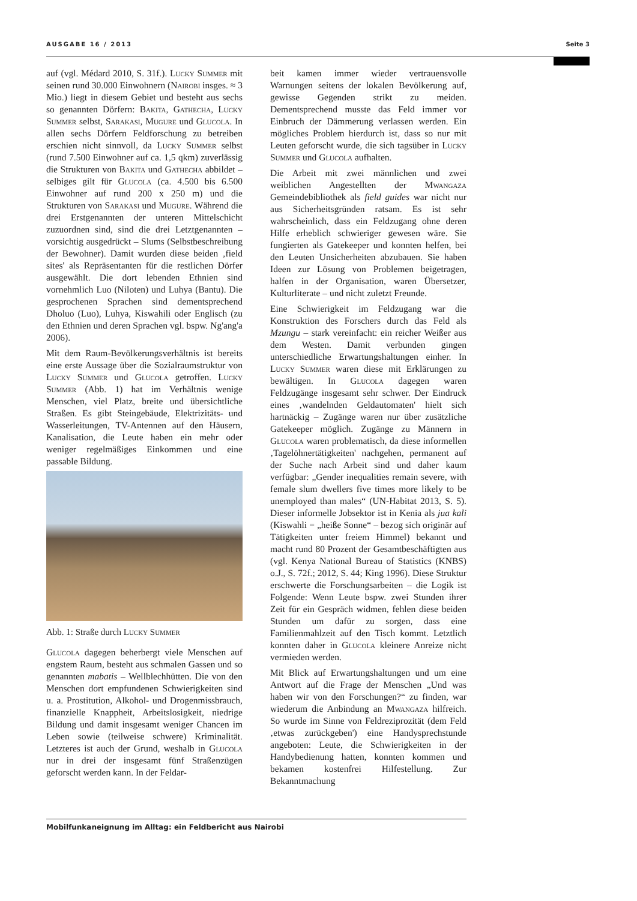AUSGABE 16 / 2013 Seite 3
auf (vgl. Médard 2010, S. 31f.). Lucky Summer mit seinen rund 30.000 Einwohnern (Nairobi insges. ≈ 3 Mio.) liegt in diesem Gebiet und besteht aus sechs so genannten Dörfern: Bakita, Gathecha, Lucky Summer selbst, Sarakasi, Mugure und Glucola. In allen sechs Dörfern Feldforschung zu betreiben erschien nicht sinnvoll, da Lucky Summer selbst (rund 7.500 Einwohner auf ca. 1,5 qkm) zuverlässig die Strukturen von Bakita und Gathecha abbildet – selbiges gilt für Glucola (ca. 4.500 bis 6.500 Einwohner auf rund 200 x 250 m) und die Strukturen von Sarakasi und Mugure. Während die drei Erstgenannten der unteren Mittelschicht zuzuordnen sind, sind die drei Letztgenannten – vorsichtig ausgedrückt – Slums (Selbstbeschreibung der Bewohner). Damit wurden diese beiden ‚field sites' als Repräsentanten für die restlichen Dörfer ausgewählt. Die dort lebenden Ethnien sind vornehmlich Luo (Niloten) und Luhya (Bantu). Die gesprochenen Sprachen sind dementsprechend Dholuo (Luo), Luhya, Kiswahili oder Englisch (zu den Ethnien und deren Sprachen vgl. bspw. Ng'ang'a 2006).
Mit dem Raum-Bevölkerungsverhältnis ist bereits eine erste Aussage über die Sozialraumstruktur von Lucky Summer und Glucola getroffen. Lucky Summer (Abb. 1) hat im Verhältnis wenige Menschen, viel Platz, breite und übersichtliche Straßen. Es gibt Steingebäude, Elektrizitäts- und Wasserleitungen, TV-Antennen auf den Häusern, Kanalisation, die Leute haben ein mehr oder weniger regelmäßiges Einkommen und eine passable Bildung.
Abb. 1: Straße durch Lucky Summer
Glucola dagegen beherbergt viele Menschen auf engstem Raum, besteht aus schmalen Gassen und so genannten mabatis – Wellblechhütten. Die von den Menschen dort empfundenen Schwierigkeiten sind u. a. Prostitution, Alkohol- und Drogenmissbrauch, finanzielle Knappheit, Arbeitslosigkeit, niedrige Bildung und damit insgesamt weniger Chancen im Leben sowie (teilweise schwere) Kriminalität. Letzteres ist auch der Grund, weshalb in Glucola nur in drei der insgesamt fünf Straßenzügen geforscht werden kann. In der Feldar-
beit kamen immer wieder vertrauensvolle Warnungen seitens der lokalen Bevölkerung auf, gewisse Gegenden strikt zu meiden. Dementsprechend musste das Feld immer vor Einbruch der Dämmerung verlassen werden. Ein mögliches Problem hierdurch ist, dass so nur mit Leuten geforscht wurde, die sich tagsüber in Lucky Summer und Glucola aufhalten.
Die Arbeit mit zwei männlichen und zwei weiblichen Angestellten der Mwangaza Gemeindebibliothek als field guides war nicht nur aus Sicherheitsgründen ratsam. Es ist sehr wahrscheinlich, dass ein Feldzugang ohne deren Hilfe erheblich schwieriger gewesen wäre. Sie fungierten als Gatekeeper und konnten helfen, bei den Leuten Unsicherheiten abzubauen. Sie haben Ideen zur Lösung von Problemen beigetragen, halfen in der Organisation, waren Übersetzer, Kulturliterate – und nicht zuletzt Freunde.
Eine Schwierigkeit im Feldzugang war die Konstruktion des Forschers durch das Feld als Mzungu – stark vereinfacht: ein reicher Weißer aus dem Westen. Damit verbunden gingen unterschiedliche Erwartungshaltungen einher. In Lucky Summer waren diese mit Erklärungen zu bewältigen. In Glucola dagegen waren Feldzugänge insgesamt sehr schwer. Der Eindruck eines ‚wandelnden Geldautomaten' hielt sich hartnäckig – Zugänge waren nur über zusätzliche Gatekeeper möglich. Zugänge zu Männern in Glucola waren problematisch, da diese informellen ‚Tagelöhnertätigkeiten' nachgehen, permanent auf der Suche nach Arbeit sind und daher kaum verfügbar: „Gender inequalities remain severe, with female slum dwellers five times more likely to be unemployed than males“ (UN-Habitat 2013, S. 5). Dieser informelle Jobsektor ist in Kenia als jua kali (Kiswahli = „heiße Sonne“ – bezog sich originär auf Tätigkeiten unter freiem Himmel) bekannt und macht rund 80 Prozent der Gesamtbeschäftigten aus (vgl. Kenya National Bureau of Statistics (KNBS) o.J., S. 72f.; 2012, S. 44; King 1996). Diese Struktur erschwerte die Forschungsarbeiten – die Logik ist Folgende: Wenn Leute bspw. zwei Stunden ihrer Zeit für ein Gespräch widmen, fehlen diese beiden Stunden um dafür zu sorgen, dass eine Familienmahlzeit auf den Tisch kommt. Letztlich konnten daher in Glucola kleinere Anreize nicht vermieden werden.
Mit Blick auf Erwartungshaltungen und um eine Antwort auf die Frage der Menschen „Und was haben wir von den Forschungen?“ zu finden, war wiederum die Anbindung an Mwangaza hilfreich. So wurde im Sinne von Feldreziprozität (dem Feld ‚etwas zurückgeben') eine Handysprechstunde angeboten: Leute, die Schwierigkeiten in der Handybedienung hatten, konnten kommen und bekamen kostenfrei Hilfestellung. Zur Bekanntmachung
Mobilfunkaneignung im Alltag: ein Feldbericht aus Nairobi